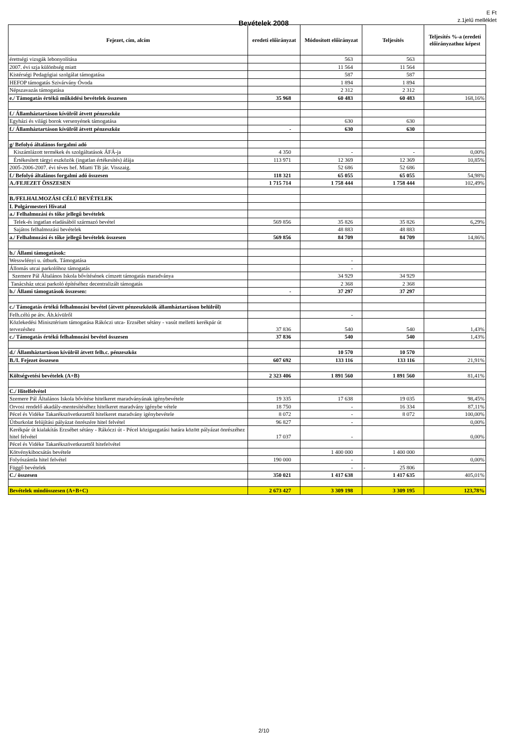E Ft
z.1jelű melléklet
Bevételek 2008
| Fejezet, cím, alcím | eredeti előirányzat | Módosított előirányzat | Teljesítés | Teljesítés %-a (eredeti előirányzathoz képest |
| --- | --- | --- | --- | --- |
| érettségi vizsgák lebonyolítása | | 563 | 563 | |
| 2007. évi szja különbség miatt | | 11 564 | 11 564 | |
| Kistérségi Pedagógiai szolgálat támogatása | | 587 | 587 | |
| HEFOP támogatás Szivárvány Óvoda | | 1 894 | 1 894 | |
| Népszavazás támogatása | | 2 312 | 2 312 | |
| e./ Támogatás értékű működési bevételek összesen | 35 968 | 60 483 | 60 483 | 168,16% |
| f./ Államháztartáson kívülről átvett pénzeszköz | | | | |
| Egyházi és világi borok versenyének támogatása | | 630 | 630 | |
| f./ Államháztartáson kívülről átvett pénzeszköz | - | 630 | 630 | |
| g/ Befolyó általános forgalmi adó | | | | |
| Kiszámlázott termékek és szolgáltatások ÁFÁ-ja | 4 350 | - | - | 0,00% |
| Értékesített tárgyi eszközök (ingatlan értékesítés) áfája | 113 971 | 12 369 | 12 369 | 10,85% |
| 2005-2006-2007. évi téves bef. Miatti TB jár. Visszaig. | | 52 686 | 52 686 | |
| f./ Befolyó általános forgalmi adó összesen | 118 321 | 65 055 | 65 055 | 54,98% |
| A./FEJEZET ÖSSZESEN | 1 715 714 | 1 758 444 | 1 758 444 | 102,49% |
| B./FELHALMOZÁSI CÉLÚ BEVÉTELEK | | | | |
| I. Polgármesteri Hivatal | | | | |
| a./ Felhalmozási és tőke jellegű bevételek | | | | |
| Telek-és ingatlan eladásából származó bevétel | 569 856 | 35 826 | 35 826 | 6,29% |
| Sajátos felhalmozási bevételek | | 48 883 | 48 883 | |
| a./ Felhalmozási és tőke jellegű bevételek összesen | 569 856 | 84 709 | 84 709 | 14,86% |
| b./ Állami támogatások: | | | | |
| Wesswlényi u. útburk. Támogatása | | - | | |
| Állomás utcai parkolóhoz támogatás | | - | | |
| Szemere Pál Általános Iskola bővítésének címzett támogatás maradványa | | 34 929 | 34 929 | |
| Tanácsház utcai parkoló építéséhez decentralizált támogatás | | 2 368 | 2 368 | |
| b./ Állami támogatások összesen: | - | 37 297 | 37 297 | |
| c./ Támogatás értékű felhalmozási bevétel (átvett pénzeszközök államháztartáson belülről) | | | | |
| Felh.célú pe átv. Áh.kívülről | | - | | |
| Közlekedési Minisztérium támogatása Rákóczi utca- Erzsébet sétány - vasút melletti kerékpár út tervezéshez | 37 836 | 540 | 540 | 1,43% |
| c./ Támogatás értékű felhalmozási bevétel összesen | 37 836 | 540 | 540 | 1,43% |
| d./ Államháztartáson kívülről átvett felh.c. pénzeszköz | | 10 570 | 10 570 | |
| B./I. Fejezet összesen | 607 692 | 133 116 | 133 116 | 21,91% |
| Költségvetési bevételek (A+B) | 2 323 406 | 1 891 560 | 1 891 560 | 81,41% |
| C./ Hitelfelvétel | | | | |
| Szemere Pál Általános Iskola bővítése hitelkeret maradványának igénybevétele | 19 335 | 17 638 | 19 035 | 98,45% |
| Orvosi rendelő akadály-mentesítéséhez hitelkeret maradvány igénybe vétele | 18 750 | - | 16 334 | 87,11% |
| Pécel és Vidéke Takarékszövetkezettől hitelkeret maradvány igénybevétele | 8 072 | - | 8 072 | 100,00% |
| Útburkolat felújítási pályázat önrészére hitel felvétel | 96 827 | - | | 0,00% |
| Kerékpár út kialakítás Erzsébet sétány - Rákóczi út - Pécel közigazgatási határa között pályázat önrészéhez hitel felvétel | 17 037 | - | | 0,00% |
| Pécel és Vidéke Takarékszövetkezettől hitefelvétel | | | | |
| Kötvénykibocsátás bevétele | | 1 400 000 | 1 400 000 | |
| Folyószámla hitel felvétel | 190 000 | - | | 0,00% |
| Függő bevételek | | - | - 25 806 | |
| C./ összesen | 350 021 | 1 417 638 | 1 417 635 | 405,01% |
| Bevételek mindösszesen (A+B+C) | 2 673 427 | 3 309 198 | 3 309 195 | 123,78% |
2/10